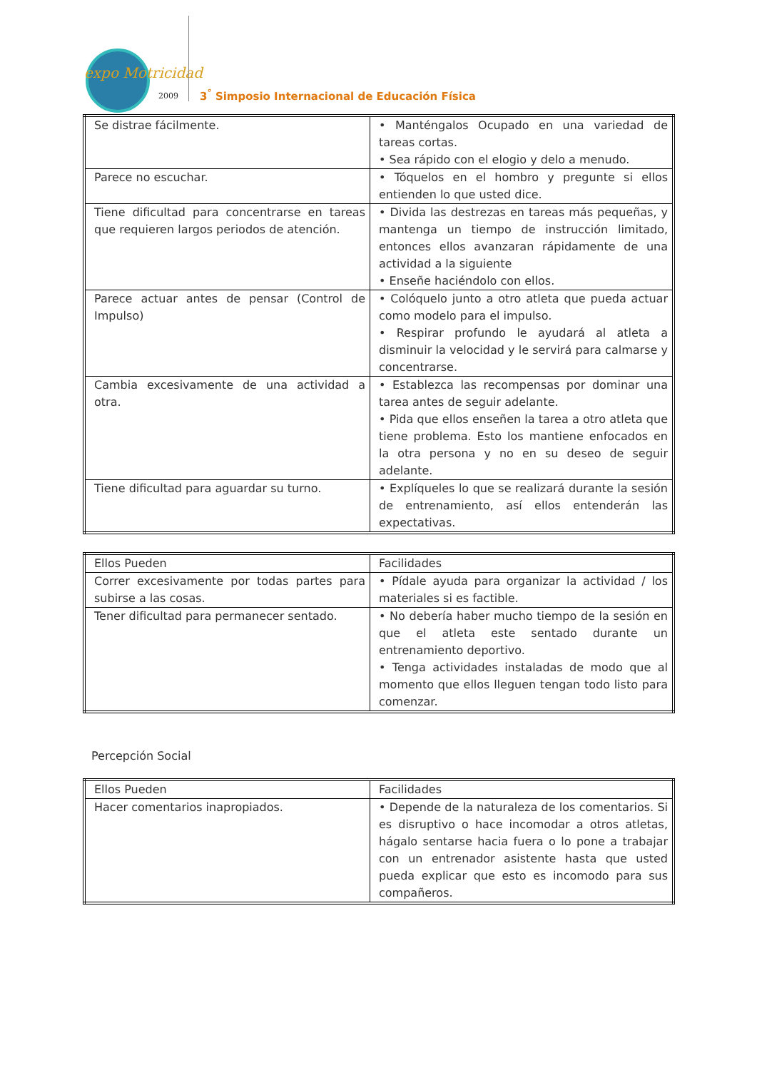expo Motricidad
2009
3<sup>°</sup> Simposio Internacional de Educación Física
| Se distrae fácilmente. | • Manténgalos Ocupado en una variedad de tareas cortas. • Sea rápido con el elogio y delo a menudo. |
| Parece no escuchar. | • Tóquelos en el hombro y pregunte si ellos entienden lo que usted dice. |
| Tiene dificultad para concentrarse en tareas que requieren largos periodos de atención. | • Divida las destrezas en tareas más pequeñas, y mantenga un tiempo de instrucción limitado, entonces ellos avanzaran rápidamente de una actividad a la siguiente • Enseñe haciéndolo con ellos. |
| Parece actuar antes de pensar (Control de Impulso) | • Colóquelo junto a otro atleta que pueda actuar como modelo para el impulso. • Respirar profundo le ayudará al atleta a disminuir la velocidad y le servirá para calmarse y concentrarse. |
| Cambia excesivamente de una actividad a otra. | • Establezca las recompensas por dominar una tarea antes de seguir adelante. • Pida que ellos enseñen la tarea a otro atleta que tiene problema. Esto los mantiene enfocados en la otra persona y no en su deseo de seguir adelante. |
| Tiene dificultad para aguardar su turno. | • Explíqueles lo que se realizará durante la sesión de entrenamiento, así ellos entenderán las expectativas. |
| Ellos Pueden | Facilidades |
| Correr excesivamente por todas partes para subirse a las cosas. | • Pídale ayuda para organizar la actividad / los materiales si es factible. |
| Tener dificultad para permanecer sentado. | • No debería haber mucho tiempo de la sesión en que el atleta este sentado durante un entrenamiento deportivo. • Tenga actividades instaladas de modo que al momento que ellos lleguen tengan todo listo para comenzar. |
Percepción Social
| Ellos Pueden | Facilidades |
| Hacer comentarios inapropiados. | • Depende de la naturaleza de los comentarios. Si es disruptivo o hace incomodar a otros atletas, hágalo sentarse hacia fuera o lo pone a trabajar con un entrenador asistente hasta que usted pueda explicar que esto es incomodo para sus compañeros. |